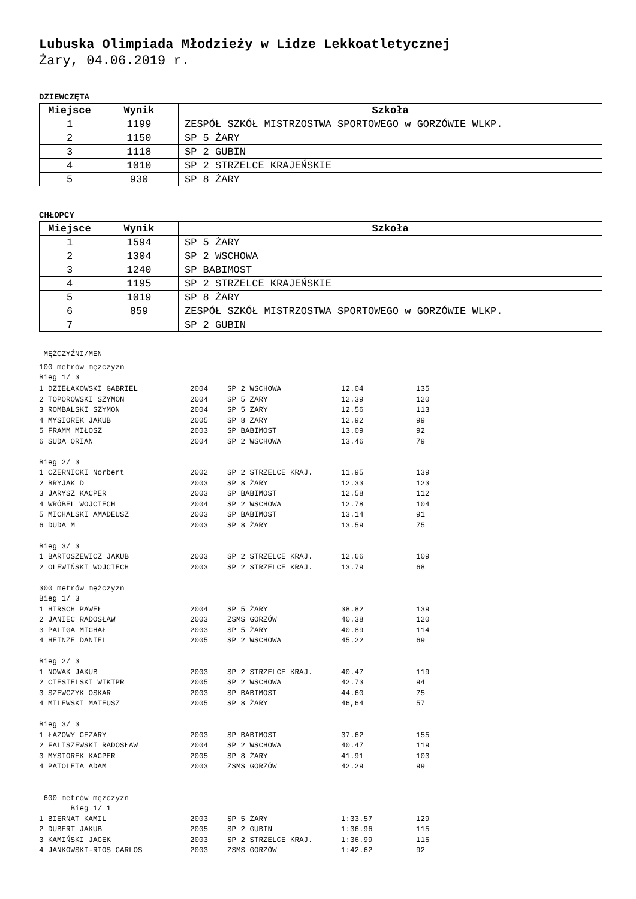Lubuska Olimpiada Młodzieży w Lidze Lekkoatletycznej
Żary, 04.06.2019 r.
DZIEWCZĘTA
| Miejsce | Wynik | Szkoła |
| --- | --- | --- |
| 1 | 1199 | ZESPÓŁ SZKÓŁ MISTRZOSTWA SPORTOWEGO w GORZÓWIE WLKP. |
| 2 | 1150 | SP 5 ŻARY |
| 3 | 1118 | SP 2 GUBIN |
| 4 | 1010 | SP 2 STRZELCE KRAJEŃSKIE |
| 5 | 930 | SP 8 ŻARY |
CHŁOPCY
| Miejsce | Wynik | Szkoła |
| --- | --- | --- |
| 1 | 1594 | SP 5 ŻARY |
| 2 | 1304 | SP 2 WSCHOWA |
| 3 | 1240 | SP BABIMOST |
| 4 | 1195 | SP 2 STRZELCE KRAJEŃSKIE |
| 5 | 1019 | SP 8 ŻARY |
| 6 | 859 | ZESPÓŁ SZKÓŁ MISTRZOSTWA SPORTOWEGO w GORZÓWIE WLKP. |
| 7 | | SP 2 GUBIN |
MĘŻCZYŹNI/MEN
100 metrów mężczyzn
Bieg 1/ 3
| 1 DZIEŁAKOWSKI GABRIEL | 2004 | SP 2 WSCHOWA | 12.04 | 135 |
| 2 TOPOROWSKI SZYMON | 2004 | SP 5 ŻARY | 12.39 | 120 |
| 3 ROMBALSKI SZYMON | 2004 | SP 5 ŻARY | 12.56 | 113 |
| 4 MYSIOREK JAKUB | 2005 | SP 8 ŻARY | 12.92 | 99 |
| 5 FRAMM MIŁOSZ | 2003 | SP BABIMOST | 13.09 | 92 |
| 6 SUDA ORIAN | 2004 | SP 2 WSCHOWA | 13.46 | 79 |
| Bieg 2/ 3 | | | | |
| 1 CZERNICKI Norbert | 2002 | SP 2 STRZELCE KRAJ. | 11.95 | 139 |
| 2 BRYJAK D | 2003 | SP 8 ŻARY | 12.33 | 123 |
| 3 JARYSZ KACPER | 2003 | SP BABIMOST | 12.58 | 112 |
| 4 WRÓBEL WOJCIECH | 2004 | SP 2 WSCHOWA | 12.78 | 104 |
| 5 MICHALSKI AMADEUSZ | 2003 | SP BABIMOST | 13.14 | 91 |
| 6 DUDA M | 2003 | SP 8 ŻARY | 13.59 | 75 |
| Bieg 3/ 3 | | | | |
| 1 BARTOSZEWICZ JAKUB | 2003 | SP 2 STRZELCE KRAJ. | 12.66 | 109 |
| 2 OLEWIŃSKI WOJCIECH | 2003 | SP 2 STRZELCE KRAJ. | 13.79 | 68 |
| 300 metrów mężczyzn | | | | |
| Bieg 1/ 3 | | | | |
| 1 HIRSCH PAWEŁ | 2004 | SP 5 ŻARY | 38.82 | 139 |
| 2 JANIEC RADOSŁAW | 2003 | ZSMS GORZÓW | 40.38 | 120 |
| 3 PALIGA MICHAŁ | 2003 | SP 5 ŻARY | 40.89 | 114 |
| 4 HEINZE DANIEL | 2005 | SP 2 WSCHOWA | 45.22 | 69 |
| Bieg 2/ 3 | | | | |
| 1 NOWAK JAKUB | 2003 | SP 2 STRZELCE KRAJ. | 40.47 | 119 |
| 2 CIESIELSKI WIKTPR | 2005 | SP 2 WSCHOWA | 42.73 | 94 |
| 3 SZEWCZYK OSKAR | 2003 | SP BABIMOST | 44.60 | 75 |
| 4 MILEWSKI MATEUSZ | 2005 | SP 8 ŻARY | 46,64 | 57 |
| Bieg 3/ 3 | | | | |
| 1 ŁAZOWY CEZARY | 2003 | SP BABIMOST | 37.62 | 155 |
| 2 FALISZEWSKI RADOSŁAW | 2004 | SP 2 WSCHOWA | 40.47 | 119 |
| 3 MYSIOREK KACPER | 2005 | SP 8 ŻARY | 41.91 | 103 |
| 4 PATOLETA ADAM | 2003 | ZSMS GORZÓW | 42.29 | 99 |
| 600 metrów mężczyzn | | | | |
| Bieg 1/ 1 | | | | |
| 1 BIERNAT KAMIL | 2003 | SP 5 ŻARY | 1:33.57 | 129 |
| 2 DUBERT JAKUB | 2005 | SP 2 GUBIN | 1:36.96 | 115 |
| 3 KAMIŃSKI JACEK | 2003 | SP 2 STRZELCE KRAJ. | 1:36.99 | 115 |
| 4 JANKOWSKI-RIOS CARLOS | 2003 | ZSMS GORZÓW | 1:42.62 | 92 |